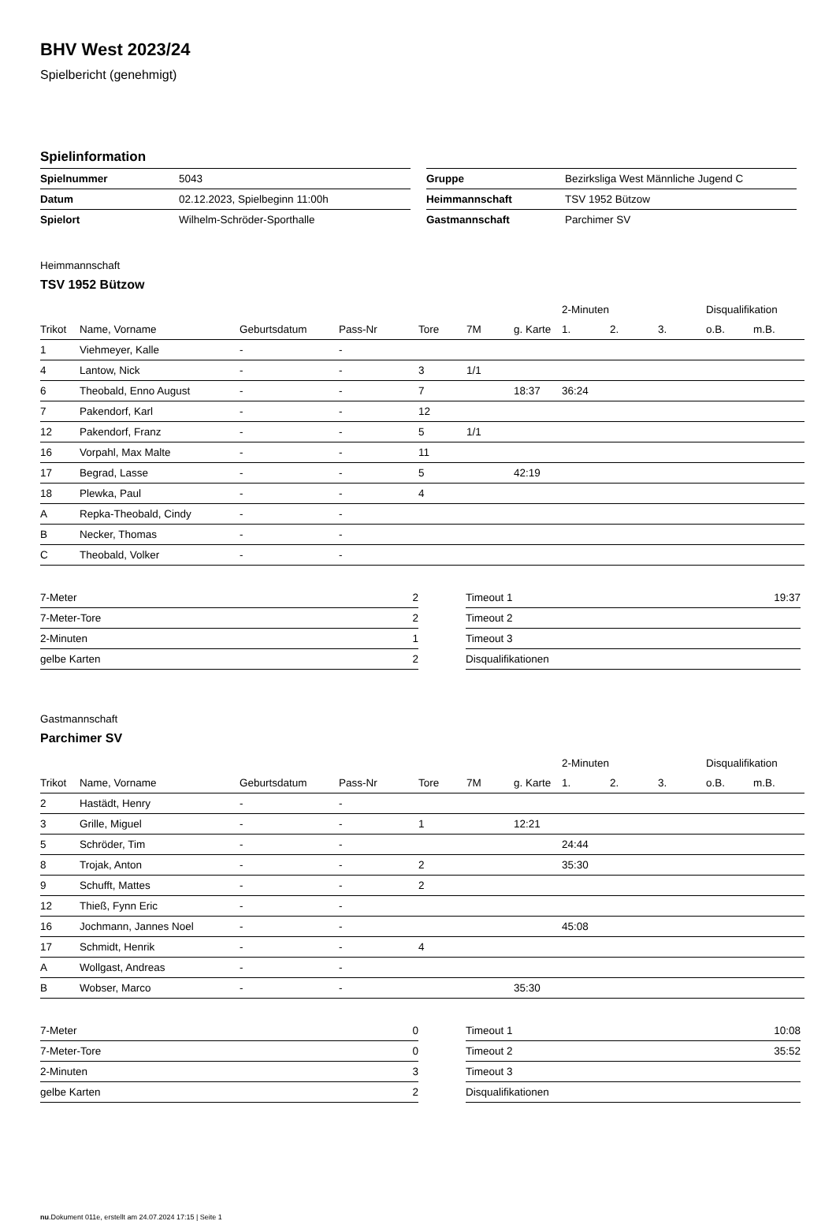BHV West 2023/24
Spielbericht (genehmigt)
Spielinformation
| Spielnummer | 5043 |
| Datum | 02.12.2023, Spielbeginn 11:00h |
| Spielort | Wilhelm-Schröder-Sporthalle |
| Gruppe | Bezirksliga West Männliche Jugend C |
| Heimmannschaft | TSV 1952 Bützow |
| Gastmannschaft | Parchimer SV |
Heimmannschaft
TSV 1952 Bützow
| | | | | | | | 2-Minuten | | | Disqualifikation | |
| --- | --- | --- | --- | --- | --- | --- | --- | --- | --- | --- | --- |
| Trikot | Name, Vorname | Geburtsdatum | Pass-Nr | Tore | 7M | g. Karte | 1. | 2. | 3. | o.B. | m.B. |
| 1 | Viehmeyer, Kalle | - | - | | | | | | | | |
| 4 | Lantow, Nick | - | - | 3 | 1/1 | | | | | | |
| 6 | Theobald, Enno August | - | - | 7 | | 18:37 | 36:24 | | | | |
| 7 | Pakendorf, Karl | - | - | 12 | | | | | | | |
| 12 | Pakendorf, Franz | - | - | 5 | 1/1 | | | | | | |
| 16 | Vorpahl, Max Malte | - | - | 11 | | | | | | | |
| 17 | Begrad, Lasse | - | - | 5 | | 42:19 | | | | | |
| 18 | Plewka, Paul | - | - | 4 | | | | | | | |
| A | Repka-Theobald, Cindy | - | - | | | | | | | | |
| B | Necker, Thomas | - | - | | | | | | | | |
| C | Theobald, Volker | - | - | | | | | | | | |
| 7-Meter | 2 |
| 7-Meter-Tore | 2 |
| 2-Minuten | 1 |
| gelbe Karten | 2 |
| Timeout 1 | 19:37 |
| Timeout 2 | |
| Timeout 3 | |
| Disqualifikationen | |
Gastmannschaft
Parchimer SV
| | | | | | | | 2-Minuten | | | Disqualifikation | |
| --- | --- | --- | --- | --- | --- | --- | --- | --- | --- | --- | --- |
| Trikot | Name, Vorname | Geburtsdatum | Pass-Nr | Tore | 7M | g. Karte | 1. | 2. | 3. | o.B. | m.B. |
| 2 | Hastädt, Henry | - | - | | | | | | | | |
| 3 | Grille, Miguel | - | - | 1 | | 12:21 | | | | | |
| 5 | Schröder, Tim | - | - | | | | 24:44 | | | | |
| 8 | Trojak, Anton | - | - | 2 | | | 35:30 | | | | |
| 9 | Schufft, Mattes | - | - | 2 | | | | | | | |
| 12 | Thieß, Fynn Eric | - | - | | | | | | | | |
| 16 | Jochmann, Jannes Noel | - | - | | | | 45:08 | | | | |
| 17 | Schmidt, Henrik | - | - | 4 | | | | | | | |
| A | Wollgast, Andreas | - | - | | | | | | | | |
| B | Wobser, Marco | - | - | | | 35:30 | | | | | |
| 7-Meter | 0 |
| 7-Meter-Tore | 0 |
| 2-Minuten | 3 |
| gelbe Karten | 2 |
| Timeout 1 | 10:08 |
| Timeout 2 | 35:52 |
| Timeout 3 | |
| Disqualifikationen | |
nu.Dokument 011e, erstellt am 24.07.2024 17:15 | Seite 1